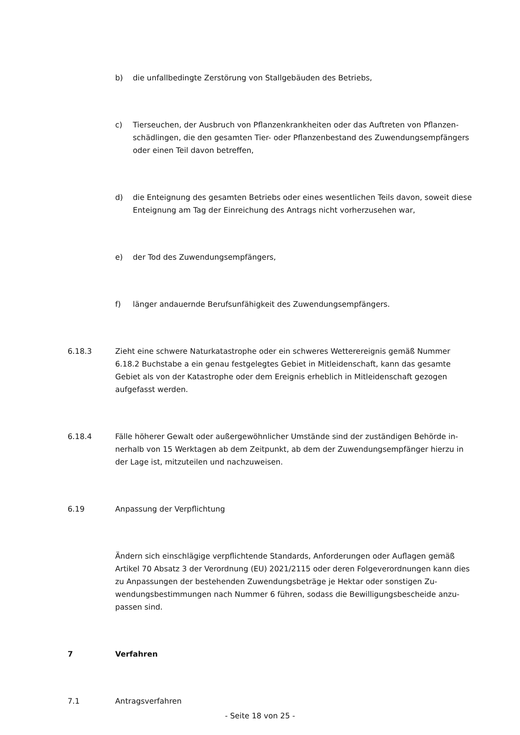b) die unfallbedingte Zerstörung von Stallgebäuden des Betriebs,
c) Tierseuchen, der Ausbruch von Pflanzenkrankheiten oder das Auftreten von Pflanzen­schädlingen, die den gesamten Tier- oder Pflanzenbestand des Zuwendungsempfän­gers oder einen Teil davon betreffen,
d) die Enteignung des gesamten Betriebs oder eines wesentlichen Teils davon, soweit diese Enteignung am Tag der Einreichung des Antrags nicht vorherzusehen war,
e) der Tod des Zuwendungsempfängers,
f) länger andauernde Berufsunfähigkeit des Zuwendungsempfängers.
6.18.3 Zieht eine schwere Naturkatastrophe oder ein schweres Wetterereignis gemäß Num­mer 6.18.2 Buchstabe a ein genau festgelegtes Gebiet in Mitleidenschaft, kann das ge­samte Gebiet als von der Katastrophe oder dem Ereignis erheblich in Mitleidenschaft ge­zogen aufgefasst werden.
6.18.4 Fälle höherer Gewalt oder außergewöhnlicher Umstände sind der zuständigen Behörde in­nerhalb von 15 Werktagen ab dem Zeitpunkt, ab dem der Zuwendungsempfänger hierzu in der Lage ist, mitzuteilen und nachzuweisen.
6.19 Anpassung der Verpflichtung
Ändern sich einschlägige verpflichtende Standards, Anforderungen oder Auflagen gemäß Artikel 70 Absatz 3 der Verordnung (EU) 2021/2115 oder deren Folgeverordnungen kann dies zu Anpassungen der bestehenden Zuwendungsbeträge je Hektar oder sonstigen Zu­wendungsbestimmungen nach Nummer 6 führen, sodass die Bewilligungsbescheide anzu­passen sind.
7 Verfahren
7.1 Antragsverfahren
- Seite 18 von 25 -